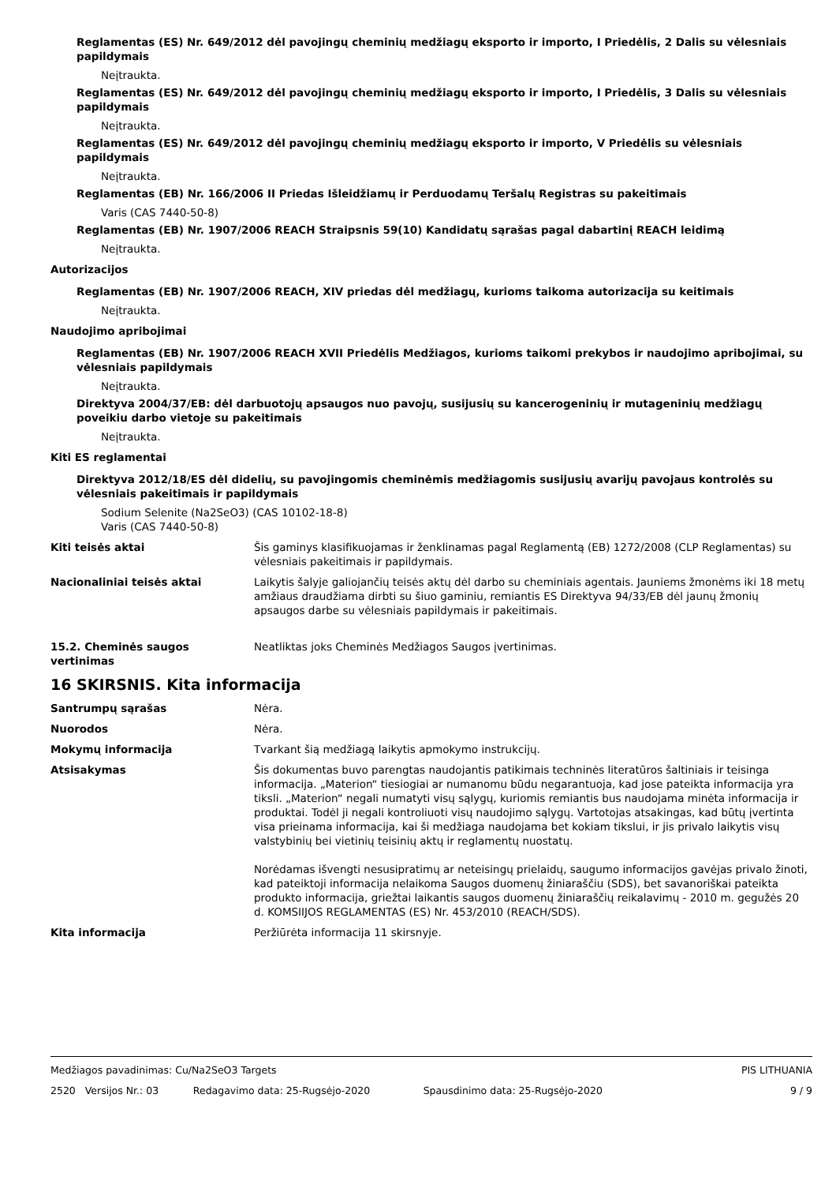Reglamentas (ES) Nr. 649/2012 dėl pavojingų cheminių medžiagų eksporto ir importo, I Priedėlis, 2 Dalis su vėlesniais papildymais
Neįtraukta.
Reglamentas (ES) Nr. 649/2012 dėl pavojingų cheminių medžiagų eksporto ir importo, I Priedėlis, 3 Dalis su vėlesniais papildymais
Neįtraukta.
Reglamentas (ES) Nr. 649/2012 dėl pavojingų cheminių medžiagų eksporto ir importo, V Priedėlis su vėlesniais papildymais
Neįtraukta.
Reglamentas (EB) Nr. 166/2006 II Priedas Išleidžiamų ir Perduodamų Teršalų Registras su pakeitimais
Varis (CAS 7440-50-8)
Reglamentas (EB) Nr. 1907/2006 REACH Straipsnis 59(10) Kandidatų sąrašas pagal dabartinį REACH leidimą
Neįtraukta.
Autorizacijos
Reglamentas (EB) Nr. 1907/2006 REACH, XIV priedas dėl medžiagų, kurioms taikoma autorizacija su keitimais
Neįtraukta.
Naudojimo apribojimai
Reglamentas (EB) Nr. 1907/2006 REACH XVII Priedėlis Medžiagos, kurioms taikomi prekybos ir naudojimo apribojimai, su vėlesniais papildymais
Neįtraukta.
Direktyva 2004/37/EB: dėl darbuotojų apsaugos nuo pavojų, susijusių su kancerogeninių ir mutageninių medžiagų poveikiu darbo vietoje su pakeitimais
Neįtraukta.
Kiti ES reglamentai
Direktyva 2012/18/ES dėl didelių, su pavojingomis cheminėmis medžiagomis susijusių avarijų pavojaus kontrolės su vėlesniais pakeitimais ir papildymais
Sodium Selenite (Na2SeO3) (CAS 10102-18-8)
Varis (CAS 7440-50-8)
Kiti teisės aktai Šis gaminys klasifikuojamas ir ženklinamas pagal Reglamentą (EB) 1272/2008 (CLP Reglamentas) su vėlesniais pakeitimais ir papildymais.
Nacionaliniai teisės aktai Laikytis šalyje galiojančių teisės aktų dėl darbo su cheminiais agentais. Jauniems žmonėms iki 18 metų amžiaus draudžiama dirbti su šiuo gaminiu, remiantis ES Direktyva 94/33/EB dėl jaunų žmonių apsaugos darbe su vėlesniais papildymais ir pakeitimais.
15.2. Cheminės saugos vertinimas
Neatliktas joks Cheminės Medžiagos Saugos įvertinimas.
16 SKIRSNIS. Kita informacija
Santrumpų sąrašas Nėra.
Nuorodos Nėra.
Mokymų informacija Tvarkant šią medžiagą laikytis apmokymo instrukcijų.
Atsisakymas Šis dokumentas buvo parengtas naudojantis patikimais techninės literatūros šaltiniais ir teisinga informacija. „Materion“ tiesiogiai ar numanomu būdu negarantuoja, kad jose pateikta informacija yra tiksli. „Materion“ negali numatyti visų sąlygų, kuriomis remiantis bus naudojama minėta informacija ir produktai. Todėl ji negali kontroliuoti visų naudojimo sąlygų. Vartotojas atsakingas, kad būtų įvertinta visa prieinama informacija, kai ši medžiaga naudojama bet kokiam tikslui, ir jis privalo laikytis visų valstybinių bei vietinių teisinių aktų ir reglamentų nuostatų.
Norėdamas išvengti nesusipratimų ar neteisingų prielaidų, saugumo informacijos gavėjas privalo žinoti, kad pateiktoji informacija nelaikoma Saugos duomenų žiniaraščiu (SDS), bet savanoriškai pateikta produkto informacija, griežtai laikantis saugos duomenų žiniaraščių reikalavimų - 2010 m. gegužės 20 d. KOMSIIJOS REGLAMENTAS (ES) Nr. 453/2010 (REACH/SDS).
Kita informacija Peržiūrėta informacija 11 skirsnyje.
Medžiagos pavadinimas: Cu/Na2SeO3 Targets PIS LITHUANIA
2520 Versijos Nr.: 03 Redagavimo data: 25-Rugsėjo-2020 Spausdinimo data: 25-Rugsėjo-2020 9 / 9